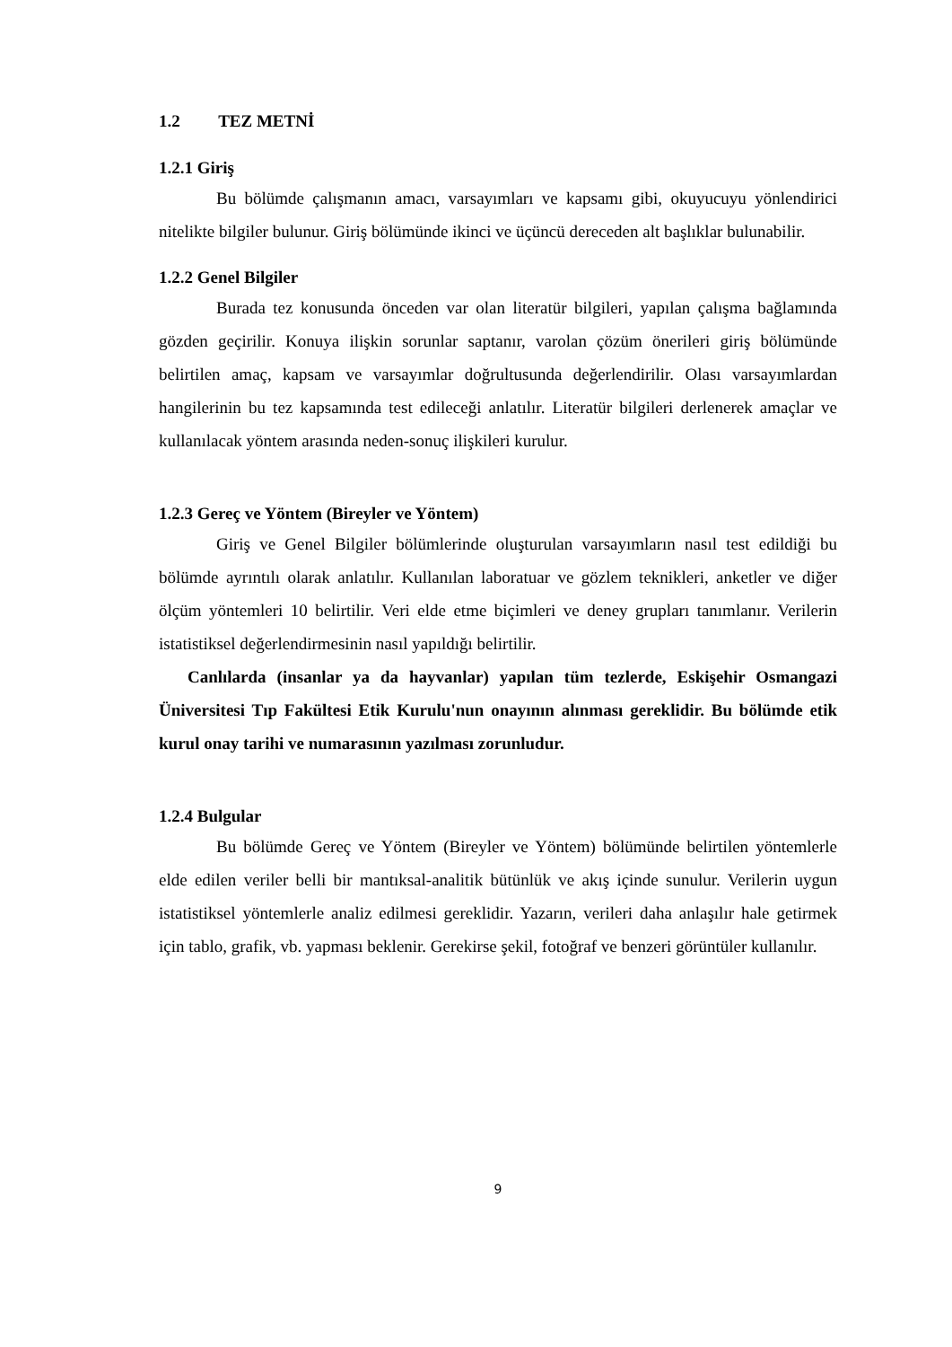1.2 TEZ METNİ
1.2.1 Giriş
Bu bölümde çalışmanın amacı, varsayımları ve kapsamı gibi, okuyucuyu yönlendirici nitelikte bilgiler bulunur. Giriş bölümünde ikinci ve üçüncü dereceden alt başlıklar bulunabilir.
1.2.2 Genel Bilgiler
Burada tez konusunda önceden var olan literatür bilgileri, yapılan çalışma bağlamında gözden geçirilir. Konuya ilişkin sorunlar saptanır, varolan çözüm önerileri giriş bölümünde belirtilen amaç, kapsam ve varsayımlar doğrultusunda değerlendirilir. Olası varsayımlardan hangilerinin bu tez kapsamında test edileceği anlatılır. Literatür bilgileri derlenerek amaçlar ve kullanılacak yöntem arasında neden-sonuç ilişkileri kurulur.
1.2.3 Gereç ve Yöntem (Bireyler ve Yöntem)
Giriş ve Genel Bilgiler bölümlerinde oluşturulan varsayımların nasıl test edildiği bu bölümde ayrıntılı olarak anlatılır. Kullanılan laboratuar ve gözlem teknikleri, anketler ve diğer ölçüm yöntemleri 10 belirtilir. Veri elde etme biçimleri ve deney grupları tanımlanır. Verilerin istatistiksel değerlendirmesinin nasıl yapıldığı belirtilir.
Canlılarda (insanlar ya da hayvanlar) yapılan tüm tezlerde, Eskişehir Osmangazi Üniversitesi Tıp Fakültesi Etik Kurulu'nun onayının alınması gereklidir. Bu bölümde etik kurul onay tarihi ve numarasının yazılması zorunludur.
1.2.4 Bulgular
Bu bölümde Gereç ve Yöntem (Bireyler ve Yöntem) bölümünde belirtilen yöntemlerle elde edilen veriler belli bir mantıksal-analitik bütünlük ve akış içinde sunulur. Verilerin uygun istatistiksel yöntemlerle analiz edilmesi gereklidir. Yazarın, verileri daha anlaşılır hale getirmek için tablo, grafik, vb. yapması beklenir. Gerekirse şekil, fotoğraf ve benzeri görüntüler kullanılır.
9